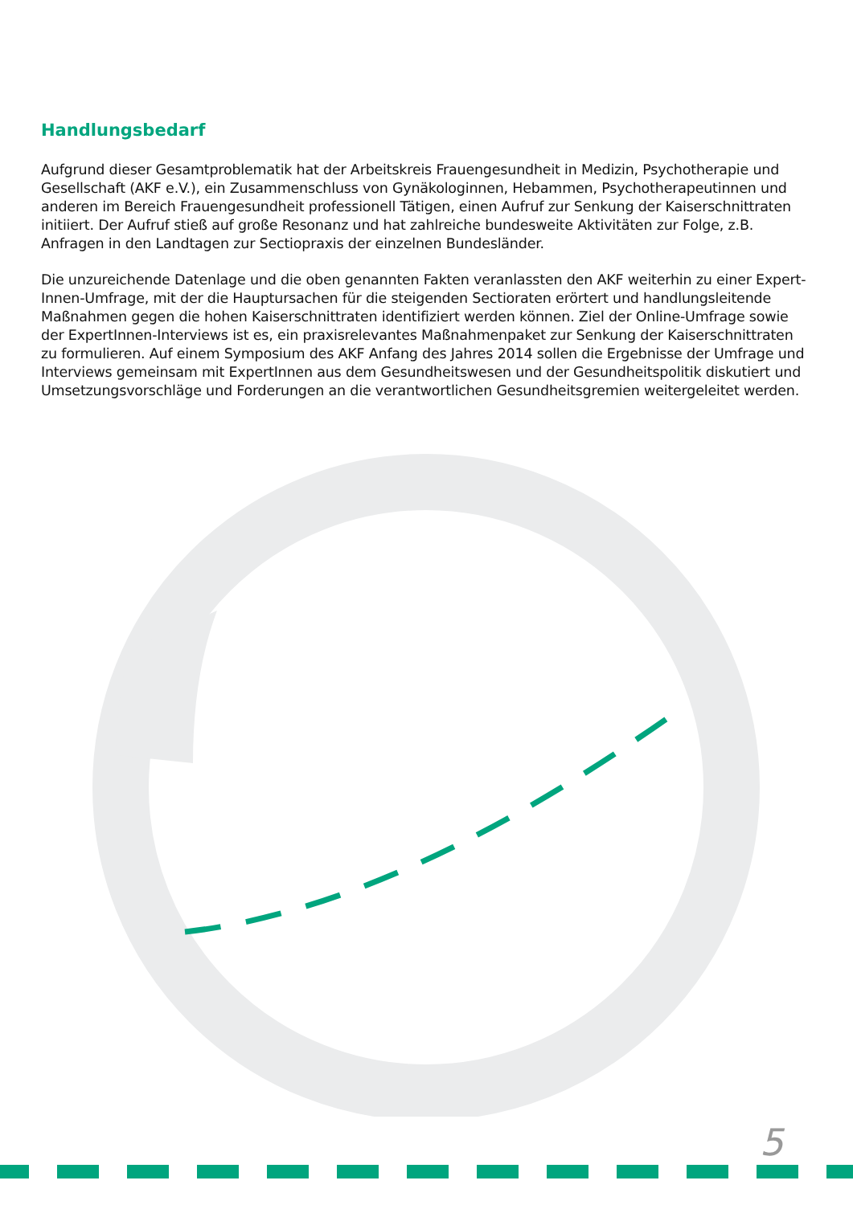Handlungsbedarf
Aufgrund dieser Gesamtproblematik hat der Arbeitskreis Frauengesundheit in Medizin, Psychotherapie und Gesellschaft (AKF e.V.), ein Zusammenschluss von Gynäkologinnen, Hebammen, Psychotherapeutinnen und anderen im Bereich Frauengesundheit professionell Tätigen, einen Aufruf zur Senkung der Kaiserschnittraten initiiert. Der Aufruf stieß auf große Resonanz und hat zahlreiche bundesweite Aktivitäten zur Folge, z.B. Anfragen in den Landtagen zur Sectiopraxis der einzelnen Bundesländer.
Die unzureichende Datenlage und die oben genannten Fakten veranlassten den AKF weiterhin zu einer Expert-Innen-Umfrage, mit der die Hauptursachen für die steigenden Sectioraten erörtert und handlungsleitende Maßnahmen gegen die hohen Kaiserschnittraten identifiziert werden können. Ziel der Online-Umfrage sowie der ExpertInnen-Interviews ist es, ein praxisrelevantes Maßnahmenpaket zur Senkung der Kaiserschnittraten zu formulieren. Auf einem Symposium des AKF Anfang des Jahres 2014 sollen die Ergebnisse der Umfrage und Interviews gemeinsam mit ExpertInnen aus dem Gesundheitswesen und der Gesundheitspolitik diskutiert und Umsetzungsvorschläge und Forderungen an die verantwortlichen Gesundheitsgremien weitergeleitet werden.
5